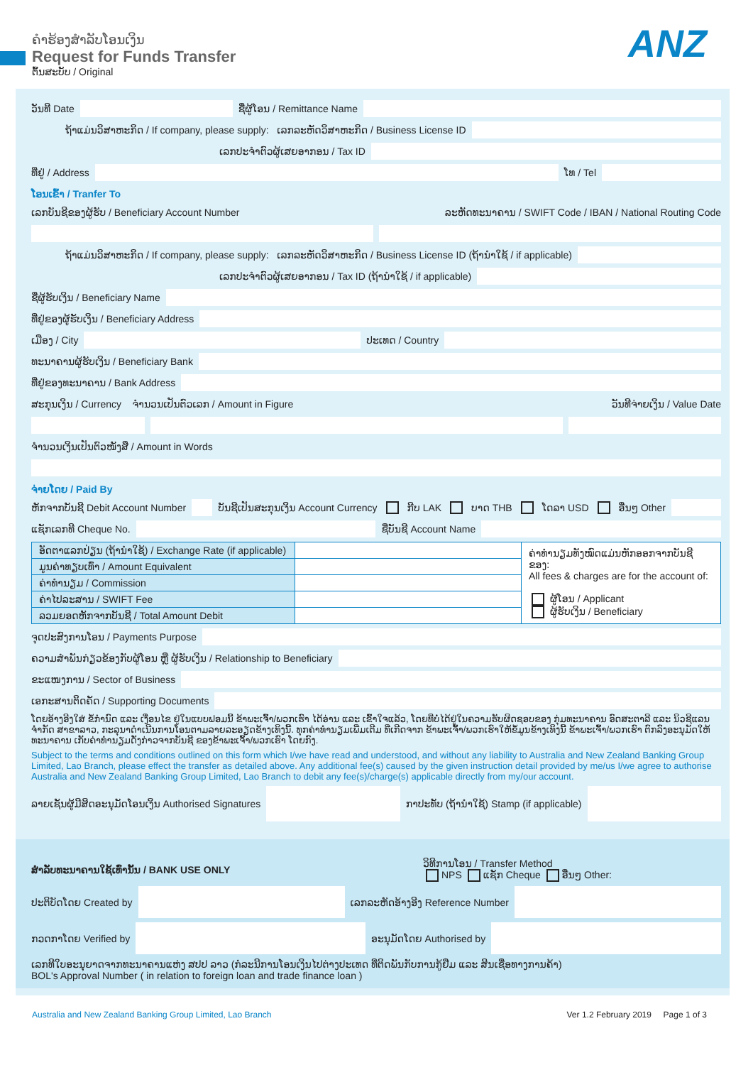ຄຳຮ້ອງສຳລັບໂອນເງິນ
Request for Funds Transfer
ຕົ້ນສະບັບ / Original
ANZ
ວັນທີ Date
ຊື່ຜູ້ໂອນ / Remittance Name
ຖ້າແມ່ນວິສາຫະກິດ / If company, please supply: ເລກລະຫັດວິສາຫະກິດ / Business License ID
ເລກປະຈຳຕົວຜູ້ເສຍອາກອນ / Tax ID
ທີ່ຢູ່ / Address
ໂທ / Tel
ໂອນເຂົ້າ / Tranfer To
ເລກບັນຊີຂອງຜູ້ຮັບ / Beneficiary Account Number ລະຫັດທະນາຄານ / SWIFT Code / IBAN / National Routing Code
ຖ້າແມ່ນວິສາຫະກິດ / If company, please supply: ເລກລະຫັດວິສາຫະກິດ / Business License ID (ຖ້ານຳໃຊ້ / if applicable)
ເລກປະຈຳຕົວຜູ້ເສຍອາກອນ / Tax ID (ຖ້ານຳໃຊ້ / if applicable)
ຊື່ຜູ້ຮັບເງິນ / Beneficiary Name
ທີ່ຢູ່ຂອງຜູ້ຮັບເງິນ / Beneficiary Address
ເມືອງ / City
ປະເທດ / Country
ທະນາຄານຜູ້ຮັບເງິນ / Beneficiary Bank
ທີ່ຢູ່ຂອງທະນາຄານ / Bank Address
ສະກຸນເງິນ / Currency ຈຳນວນເປັນຕົວເລກ / Amount in Figure ວັນທີຈ່າຍເງິນ / Value Date
ຈຳນວນເງິນເປັນຕົວໜັງສື / Amount in Words
ຈ່າຍໂດຍ / Paid By
ຫັກຈາກບັນຊີ Debit Account Number
ບັນຊີເປັນສະກຸນເງິນ Account Currency ກີບ LAK ບາດ THB ໂດລາ USD ອື່ນໆ Other
ແຊັກເລກທີ Cheque No.
ຊື່ບັນຊີ Account Name
| ອັດຕາແລກປ່ຽນ (ຖ້ານຳໃຊ້) / Exchange Rate (if applicable) | | ຄ່າທຳນຽມທັງໝົດແມ່ນຫັກອອກຈາກບັນຊີຂອງ: All fees & charges are for the account of: ຜູ້ໂອນ / Applicant ຜູ້ຮັບເງິນ / Beneficiary |
| ມູນຄ່າທຽບເທົ່າ / Amount Equivalent | | |
| ຄ່າທຳນຽມ / Commission | | |
| ຄ່າໄປລະສານ / SWIFT Fee | | |
| ລວມຍອດຫັກຈາກບັນຊີ / Total Amount Debit | | |
ຈຸດປະສົງການໂອນ / Payments Purpose
ຄວາມສຳພັນກ່ຽວຂ້ອງກັບຜູ້ໂອນ ຫຼື ຜູ້ຮັບເງິນ / Relationship to Beneficiary
ຂະແໜງການ / Sector of Business
ເອກະສານຕິດຄັດ / Supporting Documents
ໂດຍອ້າງອີງໃສ່ ຂໍ້ກຳນົດ ແລະ ເງື່ອນໄຂ ຢູ່ໃນແບບຟອມນີ້ ຂ້າພະເຈົ້າ/ພວກເຮົາ ໄດ້ອ່ານ ແລະ ເຂົ້າໃຈແລ້ວ, ໂດຍທີ່ບໍ່ໄດ້ຢູ່ໃນຄວາມຮັບຜິດຊອບຂອງ ກຸ່ມທະນາຄານ ອົດສະຕາລີ ແລະ ນິວຊີແລນ ຈຳກັດ ສາຂາລາວ, ກະລຸນາດຳເນີນການໂອນຕາມລາຍລະອຽດຂ້າງເທິງນີ້. ທຸກຄ່າທຳນຽມເພີ່ມເຕີມ ທີ່ເກີດຈາກ ຂ້າພະເຈົ້າ/ພວກເຮົາໃຫ້ຂໍ້ມູນຂ້າງເທິງນີ້ ຂ້າພະເຈົ້າ/ພວກເຮົາ ຕົກລົງອະນຸມັດໃຫ້ ທະນາຄານ ເກັບຄ່າທຳນຽມດັ່ງກ່າວຈາກບັນຊີ ຂອງຂ້າພະເຈົ້າ/ພວກເຮົາ ໂດຍກົງ.
Subject to the terms and conditions outlined on this form which I/we have read and understood, and without any liability to Australia and New Zealand Banking Group Limited, Lao Branch, please effect the transfer as detailed above. Any additional fee(s) caused by the given instruction detail provided by me/us I/we agree to authorise Australia and New Zealand Banking Group Limited, Lao Branch to debit any fee(s)/charge(s) applicable directly from my/our account.
ລາຍເຊັນຜູ້ມີສິດອະນຸມັດໂອນເງິນ Authorised Signatures
ກາປະທັບ (ຖ້ານຳໃຊ້) Stamp (if applicable)
ສຳລັບທະນາຄານໃຊ້ເທົ່ານັ້ນ / BANK USE ONLY ວິທີການໂອນ / Transfer Method
NPS ແຊັກ Cheque ອື່ນໆ Other:
ປະຕິບັດໂດຍ Created by
ເລກລະຫັດອ້າງອີງ Reference Number
ກວດກາໂດຍ Verified by
ອະນຸມັດໂດຍ Authorised by
ເລກທີໃບອະນຸຍາດຈາກທະນາຄານແຫ່ງ ສປປ ລາວ (ກໍລະນີການໂອນເງິນໄປຕ່າງປະເທດ ທີ່ຕິດພັນກັບການກູ້ຢືມ ແລະ ສິນເຊື່ອທາງການຄ້າ)
BOL's Approval Number ( in relation to foreign loan and trade finance loan )
Australia and New Zealand Banking Group Limited, Lao Branch Ver 1.2 February 2019 Page 1 of 3